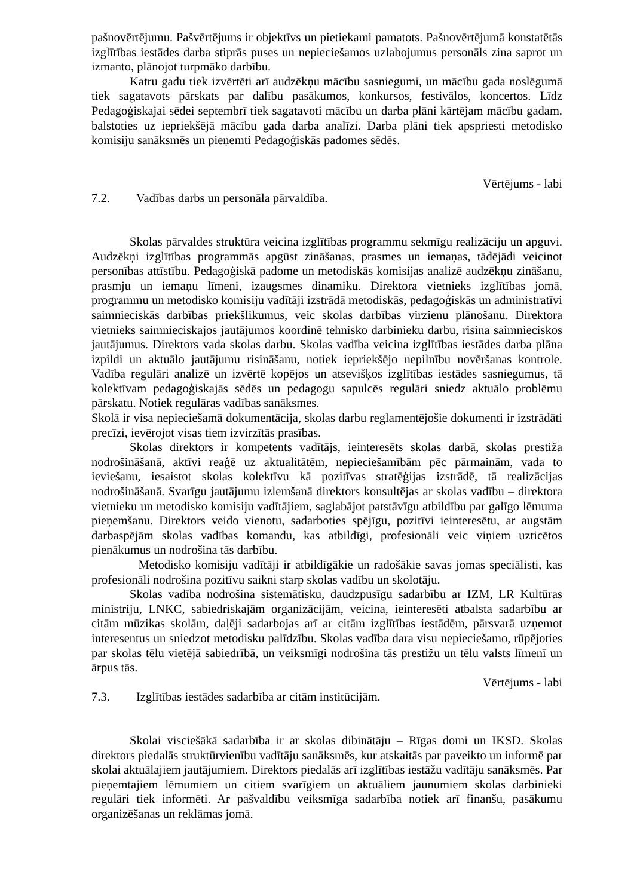pašnovērtējumu. Pašvērtējums ir objektīvs un pietiekami pamatots. Pašnovērtējumā konstatētās izglītības iestādes darba stiprās puses un nepieciešamos uzlabojumus personāls zina saprot un izmanto, plānojot turpmāko darbību.
Katru gadu tiek izvērtēti arī audzēkņu mācību sasniegumi, un mācību gada noslēgumā tiek sagatavots pārskats par dalību pasākumos, konkursos, festivālos, koncertos. Līdz Pedagoģiskajai sēdei septembrī tiek sagatavoti mācību un darba plāni kārtējam mācību gadam, balstoties uz iepriekšējā mācību gada darba analīzi. Darba plāni tiek apspriesti metodisko komisiju sanāksmēs un pieņemti Pedagoģiskās padomes sēdēs.
Vērtējums - labi
7.2. Vadības darbs un personāla pārvaldība.
Skolas pārvaldes struktūra veicina izglītības programmu sekmīgu realizāciju un apguvi. Audzēkņi izglītības programmās apgūst zināšanas, prasmes un iemaņas, tādējādi veicinot personības attīstību. Pedagoģiskā padome un metodiskās komisijas analizē audzēkņu zināšanu, prasmju un iemaņu līmeni, izaugsmes dinamiku. Direktora vietnieks izglītības jomā, programmu un metodisko komisiju vadītāji izstrādā metodiskās, pedagoģiskās un administratīvi saimnieciskās darbības priekšlikumus, veic skolas darbības virzienu plānošanu. Direktora vietnieks saimnieciskajos jautājumos koordinē tehnisko darbinieku darbu, risina saimnieciskos jautājumus. Direktors vada skolas darbu. Skolas vadība veicina izglītības iestādes darba plāna izpildi un aktuālo jautājumu risināšanu, notiek iepriekšējo nepilnību novēršanas kontrole. Vadība regulāri analizē un izvērtē kopējos un atsevišķos izglītības iestādes sasniegumus, tā kolektīvam pedagoģiskajās sēdēs un pedagogu sapulcēs regulāri sniedz aktuālo problēmu pārskatu. Notiek regulāras vadības sanāksmes.
Skolā ir visa nepieciešamā dokumentācija, skolas darbu reglamentējošie dokumenti ir izstrādāti precīzi, ievērojot visas tiem izvirzītās prasības.
Skolas direktors ir kompetents vadītājs, ieinteresēts skolas darbā, skolas prestiža nodrošināšanā, aktīvi reaģē uz aktualitātēm, nepieciešamībām pēc pārmaiņām, vada to ieviešanu, iesaistot skolas kolektīvu kā pozitīvas stratēģijas izstrādē, tā realizācijas nodrošināšanā. Svarīgu jautājumu izlemšanā direktors konsultējas ar skolas vadību – direktora vietnieku un metodisko komisiju vadītājiem, saglabājot patstāvīgu atbildību par galīgo lēmuma pieņemšanu. Direktors veido vienotu, sadarboties spējīgu, pozitīvi ieinteresētu, ar augstām darbaspējām skolas vadības komandu, kas atbildīgi, profesionāli veic viņiem uzticētos pienākumus un nodrošina tās darbību.
Metodisko komisiju vadītāji ir atbildīgākie un radošākie savas jomas speciālisti, kas profesionāli nodrošina pozitīvu saikni starp skolas vadību un skolotāju.
Skolas vadība nodrošina sistemātisku, daudzpusīgu sadarbību ar IZM, LR Kultūras ministriju, LNKC, sabiedriskajām organizācijām, veicina, ieinteresēti atbalsta sadarbību ar citām mūzikas skolām, daļēji sadarbojas arī ar citām izglītības iestādēm, pārsvarā uzņemot interesentus un sniedzot metodisku palīdzību. Skolas vadība dara visu nepieciešamo, rūpējoties par skolas tēlu vietējā sabiedrībā, un veiksmīgi nodrošina tās prestižu un tēlu valsts līmenī un ārpus tās.
Vērtējums - labi
7.3. Izglītības iestādes sadarbība ar citām institūcijām.
Skolai visciešākā sadarbība ir ar skolas dibinātāju – Rīgas domi un IKSD. Skolas direktors piedalās struktūrvienību vadītāju sanāksmēs, kur atskaitās par paveikto un informē par skolai aktuālajiem jautājumiem. Direktors piedalās arī izglītības iestāžu vadītāju sanāksmēs. Par pieņemtajiem lēmumiem un citiem svarīgiem un aktuāliem jaunumiem skolas darbinieki regulāri tiek informēti. Ar pašvaldību veiksmīga sadarbība notiek arī finanšu, pasākumu organizēšanas un reklāmas jomā.